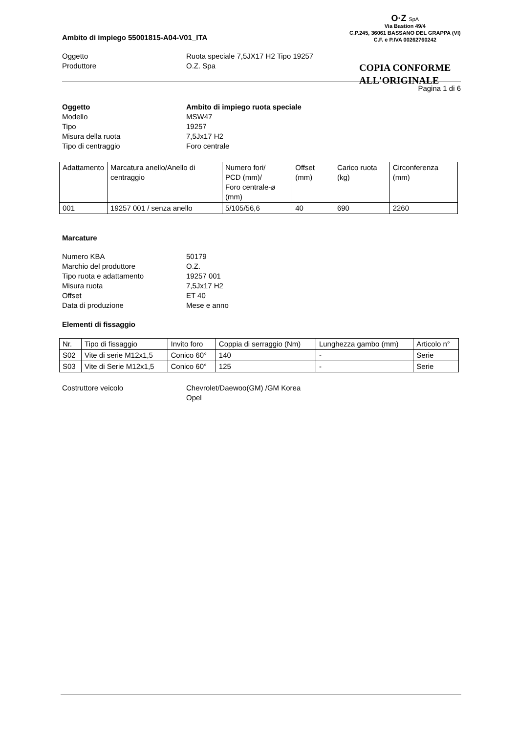O·Z SpA
Via Bastion 49/4
C.P.245, 36061 BASSANO DEL GRAPPA (VI)
C.F. e P.IVA 00262760242
COPIA CONFORME
ALL'ORIGINALE
Ambito di impiego 55001815-A04-V01_ITA
Oggetto Ruota speciale 7,5JX17 H2 Tipo 19257
Produttore O.Z. Spa
Pagina 1 di 6
Oggetto Ambito di impiego ruota speciale
Modello MSW47
Tipo 19257
Misura della ruota 7,5Jx17 H2
Tipo di centraggio Foro centrale
| Adattamento | Marcatura anello/Anello di centraggio | Numero fori/ PCD (mm)/ Foro centrale-ø (mm) | Offset (mm) | Carico ruota (kg) | Circonferenza (mm) |
| 001 | 19257 001 / senza anello | 5/105/56,6 | 40 | 690 | 2260 |
Marcature
Numero KBA 50179
Marchio del produttore O.Z.
Tipo ruota e adattamento 19257 001
Misura ruota 7,5Jx17 H2
Offset ET 40
Data di produzione Mese e anno
Elementi di fissaggio
| Nr. | Tipo di fissaggio | Invito foro | Coppia di serraggio (Nm) | Lunghezza gambo (mm) | Articolo n° |
| S02 | Vite di serie M12x1,5 | Conico 60° | 140 | - | Serie |
| S03 | Vite di Serie M12x1,5 | Conico 60° | 125 | - | Serie |
Costruttore veicolo Chevrolet/Daewoo(GM) /GM Korea
Opel